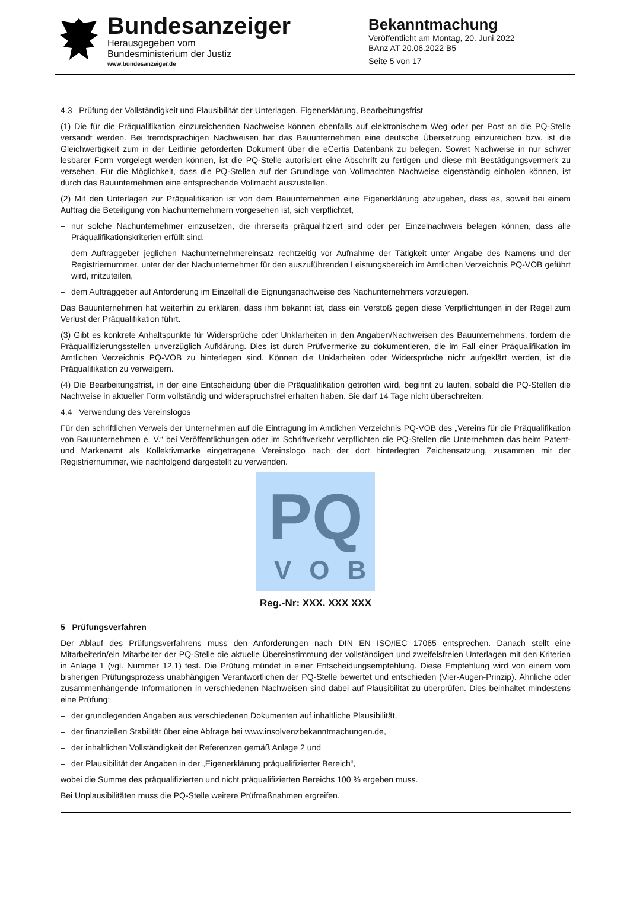Bundesanzeiger
Herausgegeben vom
Bundesministerium der Justiz
www.bundesanzeiger.de
Bekanntmachung
Veröffentlicht am Montag, 20. Juni 2022
BAnz AT 20.06.2022 B5
Seite 5 von 17
4.3 Prüfung der Vollständigkeit und Plausibilität der Unterlagen, Eigenerklärung, Bearbeitungsfrist
(1) Die für die Präqualifikation einzureichenden Nachweise können ebenfalls auf elektronischem Weg oder per Post an die PQ-Stelle versandt werden. Bei fremdsprachigen Nachweisen hat das Bauunternehmen eine deutsche Übersetzung einzureichen bzw. ist die Gleichwertigkeit zum in der Leitlinie geforderten Dokument über die eCertis Datenbank zu belegen. Soweit Nachweise in nur schwer lesbarer Form vorgelegt werden können, ist die PQ-Stelle autorisiert eine Abschrift zu fertigen und diese mit Bestätigungsvermerk zu versehen. Für die Möglichkeit, dass die PQ-Stellen auf der Grundlage von Vollmachten Nachweise eigenständig einholen können, ist durch das Bauunternehmen eine entsprechende Vollmacht auszustellen.
(2) Mit den Unterlagen zur Präqualifikation ist von dem Bauunternehmen eine Eigenerklärung abzugeben, dass es, soweit bei einem Auftrag die Beteiligung von Nachunternehmern vorgesehen ist, sich verpflichtet,
– nur solche Nachunternehmer einzusetzen, die ihrerseits präqualifiziert sind oder per Einzelnachweis belegen können, dass alle Präqualifikationskriterien erfüllt sind,
– dem Auftraggeber jeglichen Nachunternehmereinsatz rechtzeitig vor Aufnahme der Tätigkeit unter Angabe des Namens und der Registriernummer, unter der der Nachunternehmer für den auszuführenden Leistungsbereich im Amtlichen Verzeichnis PQ-VOB geführt wird, mitzuteilen,
– dem Auftraggeber auf Anforderung im Einzelfall die Eignungsnachweise des Nachunternehmers vorzulegen.
Das Bauunternehmen hat weiterhin zu erklären, dass ihm bekannt ist, dass ein Verstoß gegen diese Verpflichtungen in der Regel zum Verlust der Präqualifikation führt.
(3) Gibt es konkrete Anhaltspunkte für Widersprüche oder Unklarheiten in den Angaben/Nachweisen des Bauunternehmens, fordern die Präqualifizierungsstellen unverzüglich Aufklärung. Dies ist durch Prüfvermerke zu dokumentieren, die im Fall einer Präqualifikation im Amtlichen Verzeichnis PQ-VOB zu hinterlegen sind. Können die Unklarheiten oder Widersprüche nicht aufgeklärt werden, ist die Präqualifikation zu verweigern.
(4) Die Bearbeitungsfrist, in der eine Entscheidung über die Präqualifikation getroffen wird, beginnt zu laufen, sobald die PQ-Stellen die Nachweise in aktueller Form vollständig und widerspruchsfrei erhalten haben. Sie darf 14 Tage nicht überschreiten.
4.4 Verwendung des Vereinslogos
Für den schriftlichen Verweis der Unternehmen auf die Eintragung im Amtlichen Verzeichnis PQ-VOB des „Vereins für die Präqualifikation von Bauunternehmen e. V.“ bei Veröffentlichungen oder im Schriftverkehr verpflichten die PQ-Stellen die Unternehmen das beim Patent- und Markenamt als Kollektivmarke eingetragene Vereinslogo nach der dort hinterlegten Zeichensatzung, zusammen mit der Registriernummer, wie nachfolgend dargestellt zu verwenden.
PQ
VOB
Reg.-Nr: XXX. XXX XXX
5 Prüfungsverfahren
Der Ablauf des Prüfungsverfahrens muss den Anforderungen nach DIN EN ISO/IEC 17065 entsprechen. Danach stellt eine Mitarbeiterin/ein Mitarbeiter der PQ-Stelle die aktuelle Übereinstimmung der vollständigen und zweifelsfreien Unterlagen mit den Kriterien in Anlage 1 (vgl. Nummer 12.1) fest. Die Prüfung mündet in einer Entscheidungsempfehlung. Diese Empfehlung wird von einem vom bisherigen Prüfungsprozess unabhängigen Verantwortlichen der PQ-Stelle bewertet und entschieden (Vier-Augen-Prinzip). Ähnliche oder zusammenhängende Informationen in verschiedenen Nachweisen sind dabei auf Plausibilität zu überprüfen. Dies beinhaltet mindestens eine Prüfung:
– der grundlegenden Angaben aus verschiedenen Dokumenten auf inhaltliche Plausibilität,
– der finanziellen Stabilität über eine Abfrage bei www.insolvenzbekanntmachungen.de,
– der inhaltlichen Vollständigkeit der Referenzen gemäß Anlage 2 und
– der Plausibilität der Angaben in der „Eigenerklärung präqualifizierter Bereich“,
wobei die Summe des präqualifizierten und nicht präqualifizierten Bereichs 100 % ergeben muss.
Bei Unplausibilitäten muss die PQ-Stelle weitere Prüfmaßnahmen ergreifen.